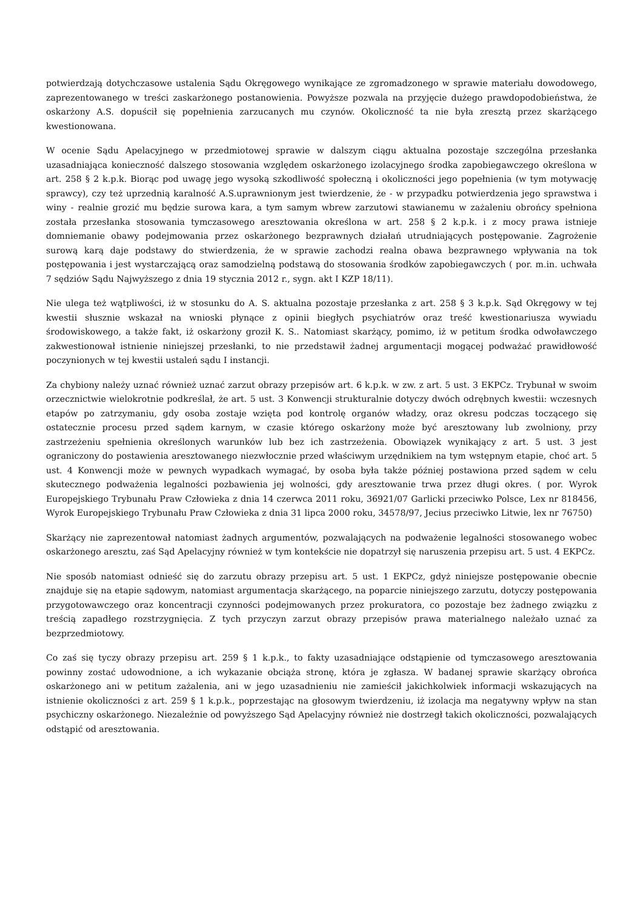potwierdzają dotychczasowe ustalenia Sądu Okręgowego wynikające ze zgromadzonego w sprawie materiału dowodowego, zaprezentowanego w treści zaskarżonego postanowienia. Powyższe pozwala na przyjęcie dużego prawdopodobieństwa, że oskarżony A.S. dopuścił się popełnienia zarzucanych mu czynów. Okoliczność ta nie była zresztą przez skarżącego kwestionowana.
W ocenie Sądu Apelacyjnego w przedmiotowej sprawie w dalszym ciągu aktualna pozostaje szczególna przesłanka uzasadniająca konieczność dalszego stosowania względem oskarżonego izolacyjnego środka zapobiegawczego określona w art. 258 § 2 k.p.k. Biorąc pod uwagę jego wysoką szkodliwość społeczną i okoliczności jego popełnienia (w tym motywację sprawcy), czy też uprzednią karalność A.S.uprawnionym jest twierdzenie, że - w przypadku potwierdzenia jego sprawstwa i winy - realnie grozić mu będzie surowa kara, a tym samym wbrew zarzutowi stawianemu w zażaleniu obrońcy spełniona została przesłanka stosowania tymczasowego aresztowania określona w art. 258 § 2 k.p.k. i z mocy prawa istnieje domniemanie obawy podejmowania przez oskarżonego bezprawnych działań utrudniających postępowanie. Zagrożenie surową karą daje podstawy do stwierdzenia, że w sprawie zachodzi realna obawa bezprawnego wpływania na tok postępowania i jest wystarczającą oraz samodzielną podstawą do stosowania środków zapobiegawczych ( por. m.in. uchwała 7 sędziów Sądu Najwyższego z dnia 19 stycznia 2012 r., sygn. akt I KZP 18/11).
Nie ulega też wątpliwości, iż w stosunku do A. S. aktualna pozostaje przesłanka z art. 258 § 3 k.p.k. Sąd Okręgowy w tej kwestii słusznie wskazał na wnioski płynące z opinii biegłych psychiatrów oraz treść kwestionariusza wywiadu środowiskowego, a także fakt, iż oskarżony groził K. S.. Natomiast skarżący, pomimo, iż w petitum środka odwoławczego zakwestionował istnienie niniejszej przesłanki, to nie przedstawił żadnej argumentacji mogącej podważać prawidłowość poczynionych w tej kwestii ustaleń sądu I instancji.
Za chybiony należy uznać również uznać zarzut obrazy przepisów art. 6 k.p.k. w zw. z art. 5 ust. 3 EKPCz. Trybunał w swoim orzecznictwie wielokrotnie podkreślał, że art. 5 ust. 3 Konwencji strukturalnie dotyczy dwóch odrębnych kwestii: wczesnych etapów po zatrzymaniu, gdy osoba zostaje wzięta pod kontrolę organów władzy, oraz okresu podczas toczącego się ostatecznie procesu przed sądem karnym, w czasie którego oskarżony może być aresztowany lub zwolniony, przy zastrzeżeniu spełnienia określonych warunków lub bez ich zastrzeżenia. Obowiązek wynikający z art. 5 ust. 3 jest ograniczony do postawienia aresztowanego niezwłocznie przed właściwym urzędnikiem na tym wstępnym etapie, choć art. 5 ust. 4 Konwencji może w pewnych wypadkach wymagać, by osoba była także później postawiona przed sądem w celu skutecznego podważenia legalności pozbawienia jej wolności, gdy aresztowanie trwa przez długi okres. ( por. Wyrok Europejskiego Trybunału Praw Człowieka z dnia 14 czerwca 2011 roku, 36921/07 Garlicki przeciwko Polsce, Lex nr 818456, Wyrok Europejskiego Trybunału Praw Człowieka z dnia 31 lipca 2000 roku, 34578/97, Jecius przeciwko Litwie, lex nr 76750)
Skarżący nie zaprezentował natomiast żadnych argumentów, pozwalających na podważenie legalności stosowanego wobec oskarżonego aresztu, zaś Sąd Apelacyjny również w tym kontekście nie dopatrzył się naruszenia przepisu art. 5 ust. 4 EKPCz.
Nie sposób natomiast odnieść się do zarzutu obrazy przepisu art. 5 ust. 1 EKPCz, gdyż niniejsze postępowanie obecnie znajduje się na etapie sądowym, natomiast argumentacja skarżącego, na poparcie niniejszego zarzutu, dotyczy postępowania przygotowawczego oraz koncentracji czynności podejmowanych przez prokuratora, co pozostaje bez żadnego związku z treścią zapadłego rozstrzygnięcia. Z tych przyczyn zarzut obrazy przepisów prawa materialnego należało uznać za bezprzedmiotowy.
Co zaś się tyczy obrazy przepisu art. 259 § 1 k.p.k., to fakty uzasadniające odstąpienie od tymczasowego aresztowania powinny zostać udowodnione, a ich wykazanie obciąża stronę, która je zgłasza. W badanej sprawie skarżący obrońca oskarżonego ani w petitum zażalenia, ani w jego uzasadnieniu nie zamieścił jakichkolwiek informacji wskazujących na istnienie okoliczności z art. 259 § 1 k.p.k., poprzestając na głosowym twierdzeniu, iż izolacja ma negatywny wpływ na stan psychiczny oskarżonego. Niezależnie od powyższego Sąd Apelacyjny również nie dostrzegł takich okoliczności, pozwalających odstąpić od aresztowania.